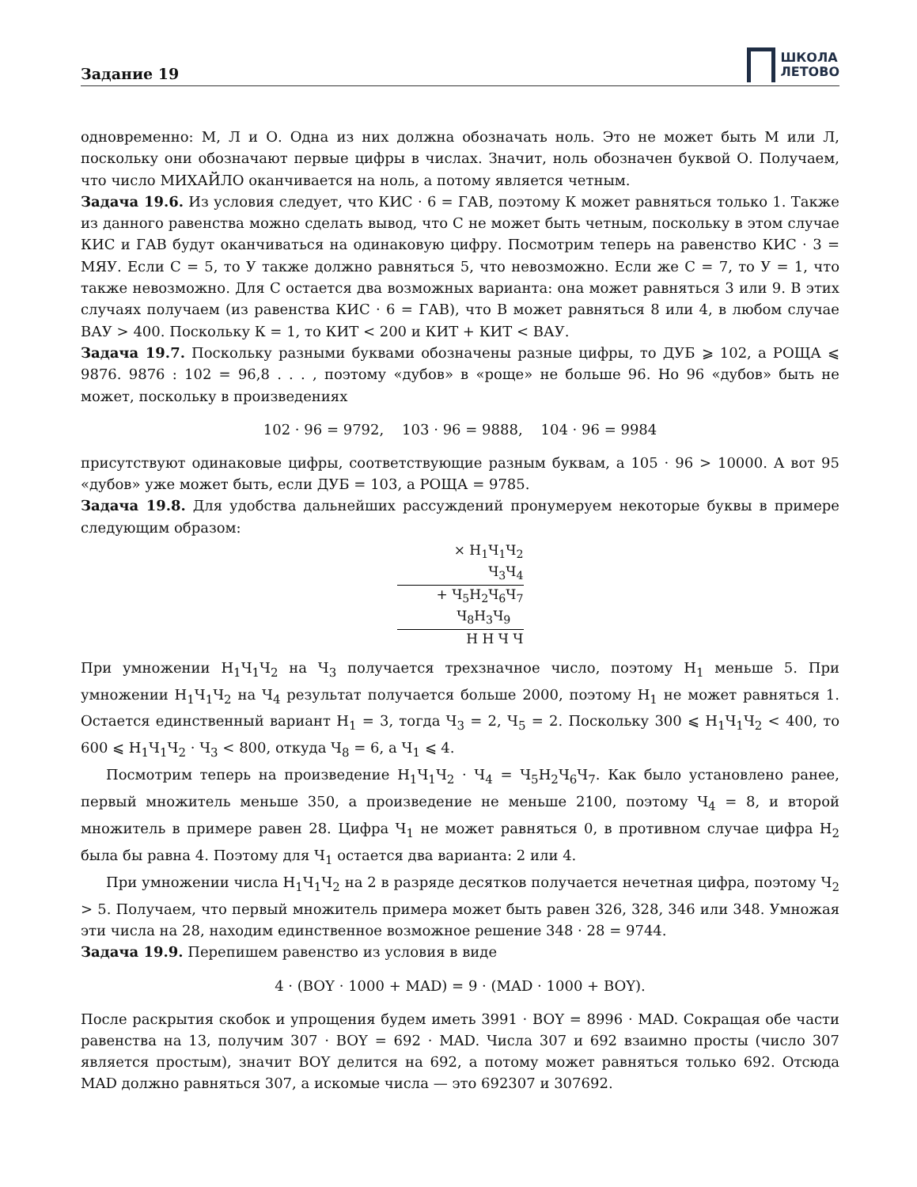Задание 19
ШКОЛА
ЛЕТОВО
одновременно: М, Л и О. Одна из них должна обозначать ноль. Это не может быть М или Л, поскольку они обозначают первые цифры в числах. Значит, ноль обозначен буквой О. Получаем, что число МИХАЙЛО оканчивается на ноль, а потому является четным.
Задача 19.6. Из условия следует, что КИС · 6 = ГАВ, поэтому К может равняться только 1. Также из данного равенства можно сделать вывод, что С не может быть четным, поскольку в этом случае КИС и ГАВ будут оканчиваться на одинаковую цифру. Посмотрим теперь на равенство КИС · 3 = МЯУ. Если С = 5, то У также должно равняться 5, что невозможно. Если же С = 7, то У = 1, что также невозможно. Для С остается два возможных варианта: она может равняться 3 или 9. В этих случаях получаем (из равенства КИС · 6 = ГАВ), что В может равняться 8 или 4, в любом случае ВАУ > 400. Поскольку К = 1, то КИТ < 200 и КИТ + КИТ < ВАУ.
Задача 19.7. Поскольку разными буквами обозначены разные цифры, то ДУБ ⩾ 102, а РОЩА ⩽ 9876. 9876 : 102 = 96,8 . . . , поэтому «дубов» в «роще» не больше 96. Но 96 «дубов» быть не может, поскольку в произведениях
102 · 96 = 9792, 103 · 96 = 9888, 104 · 96 = 9984
присутствуют одинаковые цифры, соответствующие разным буквам, а 105 · 96 > 10000. А вот 95 «дубов» уже может быть, если ДУБ = 103, а РОЩА = 9785.
Задача 19.8. Для удобства дальнейших рассуждений пронумеруем некоторые буквы в примере следующим образом:
× Н<sub>1</sub>Ч<sub>1</sub>Ч<sub>2</sub>
Ч<sub>3</sub>Ч<sub>4</sub>
+ Ч<sub>5</sub>Н<sub>2</sub>Ч<sub>6</sub>Ч<sub>7</sub>
Ч<sub>8</sub>Н<sub>3</sub>Ч<sub>9</sub>
Н Н Ч Ч
При умножении Н<sub>1</sub>Ч<sub>1</sub>Ч<sub>2</sub> на Ч<sub>3</sub> получается трехзначное число, поэтому Н<sub>1</sub> меньше 5. При умножении Н<sub>1</sub>Ч<sub>1</sub>Ч<sub>2</sub> на Ч<sub>4</sub> результат получается больше 2000, поэтому Н<sub>1</sub> не может равняться 1. Остается единственный вариант Н<sub>1</sub> = 3, тогда Ч<sub>3</sub> = 2, Ч<sub>5</sub> = 2. Поскольку 300 ⩽ Н<sub>1</sub>Ч<sub>1</sub>Ч<sub>2</sub> < 400, то 600 ⩽ Н<sub>1</sub>Ч<sub>1</sub>Ч<sub>2</sub> · Ч<sub>3</sub> < 800, откуда Ч<sub>8</sub> = 6, а Ч<sub>1</sub> ⩽ 4.
Посмотрим теперь на произведение Н<sub>1</sub>Ч<sub>1</sub>Ч<sub>2</sub> · Ч<sub>4</sub> = Ч<sub>5</sub>Н<sub>2</sub>Ч<sub>6</sub>Ч<sub>7</sub>. Как было установлено ранее, первый множитель меньше 350, а произведение не меньше 2100, поэтому Ч<sub>4</sub> = 8, и второй множитель в примере равен 28. Цифра Ч<sub>1</sub> не может равняться 0, в противном случае цифра Н<sub>2</sub> была бы равна 4. Поэтому для Ч<sub>1</sub> остается два варианта: 2 или 4.
При умножении числа Н<sub>1</sub>Ч<sub>1</sub>Ч<sub>2</sub> на 2 в разряде десятков получается нечетная цифра, поэтому Ч<sub>2</sub> > 5. Получаем, что первый множитель примера может быть равен 326, 328, 346 или 348. Умножая эти числа на 28, находим единственное возможное решение 348 · 28 = 9744.
Задача 19.9. Перепишем равенство из условия в виде
4 · (BOY · 1000 + MAD) = 9 · (MAD · 1000 + BOY).
После раскрытия скобок и упрощения будем иметь 3991 · BOY = 8996 · MAD. Сокращая обе части равенства на 13, получим 307 · BOY = 692 · MAD. Числа 307 и 692 взаимно просты (число 307 является простым), значит BOY делится на 692, а потому может равняться только 692. Отсюда MAD должно равняться 307, а искомые числа — это 692307 и 307692.